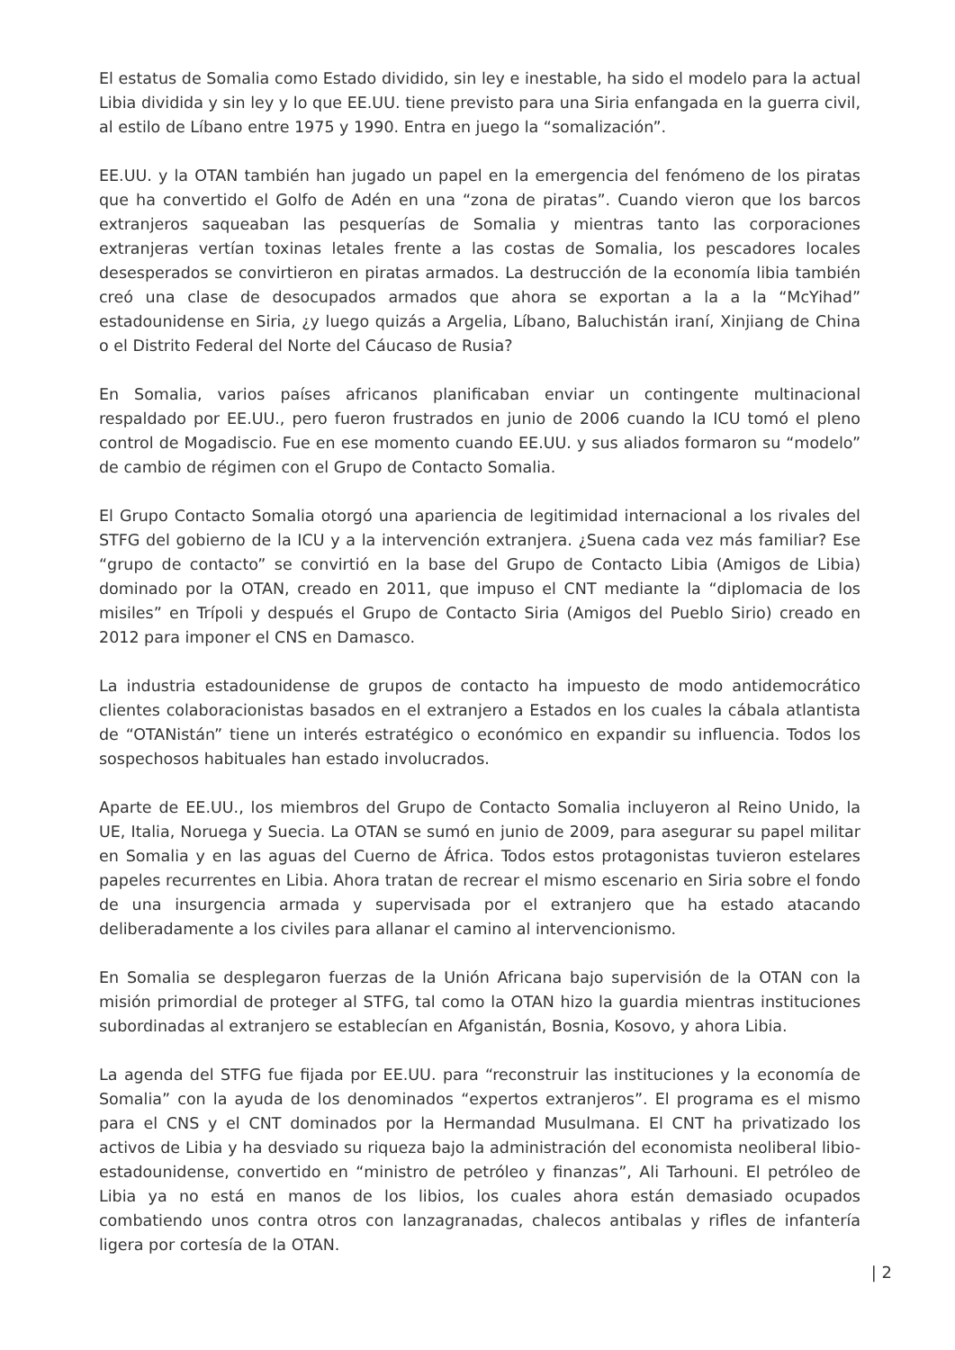El estatus de Somalia como Estado dividido, sin ley e inestable, ha sido el modelo para la actual Libia dividida y sin ley y lo que EE.UU. tiene previsto para una Siria enfangada en la guerra civil, al estilo de Líbano entre 1975 y 1990. Entra en juego la “somalización”.
EE.UU. y la OTAN también han jugado un papel en la emergencia del fenómeno de los piratas que ha convertido el Golfo de Adén en una “zona de piratas”. Cuando vieron que los barcos extranjeros saqueaban las pesquerías de Somalia y mientras tanto las corporaciones extranjeras vertían toxinas letales frente a las costas de Somalia, los pescadores locales desesperados se convirtieron en piratas armados. La destrucción de la economía libia también creó una clase de desocupados armados que ahora se exportan a la a la “McYihad” estadounidense en Siria, ¿y luego quizás a Argelia, Líbano, Baluchistán iraní, Xinjiang de China o el Distrito Federal del Norte del Cáucaso de Rusia?
En Somalia, varios países africanos planificaban enviar un contingente multinacional respaldado por EE.UU., pero fueron frustrados en junio de 2006 cuando la ICU tomó el pleno control de Mogadiscio. Fue en ese momento cuando EE.UU. y sus aliados formaron su “modelo” de cambio de régimen con el Grupo de Contacto Somalia.
El Grupo Contacto Somalia otorgó una apariencia de legitimidad internacional a los rivales del STFG del gobierno de la ICU y a la intervención extranjera. ¿Suena cada vez más familiar? Ese “grupo de contacto” se convirtió en la base del Grupo de Contacto Libia (Amigos de Libia) dominado por la OTAN, creado en 2011, que impuso el CNT mediante la “diplomacia de los misiles” en Trípoli y después el Grupo de Contacto Siria (Amigos del Pueblo Sirio) creado en 2012 para imponer el CNS en Damasco.
La industria estadounidense de grupos de contacto ha impuesto de modo antidemocrático clientes colaboracionistas basados en el extranjero a Estados en los cuales la cábala atlantista de “OTANistán” tiene un interés estratégico o económico en expandir su influencia. Todos los sospechosos habituales han estado involucrados.
Aparte de EE.UU., los miembros del Grupo de Contacto Somalia incluyeron al Reino Unido, la UE, Italia, Noruega y Suecia. La OTAN se sumó en junio de 2009, para asegurar su papel militar en Somalia y en las aguas del Cuerno de África. Todos estos protagonistas tuvieron estelares papeles recurrentes en Libia. Ahora tratan de recrear el mismo escenario en Siria sobre el fondo de una insurgencia armada y supervisada por el extranjero que ha estado atacando deliberadamente a los civiles para allanar el camino al intervencionismo.
En Somalia se desplegaron fuerzas de la Unión Africana bajo supervisión de la OTAN con la misión primordial de proteger al STFG, tal como la OTAN hizo la guardia mientras instituciones subordinadas al extranjero se establecían en Afganistán, Bosnia, Kosovo, y ahora Libia.
La agenda del STFG fue fijada por EE.UU. para “reconstruir las instituciones y la economía de Somalia” con la ayuda de los denominados “expertos extranjeros”. El programa es el mismo para el CNS y el CNT dominados por la Hermandad Musulmana. El CNT ha privatizado los activos de Libia y ha desviado su riqueza bajo la administración del economista neoliberal libio-estadounidense, convertido en “ministro de petróleo y finanzas”, Ali Tarhouni. El petróleo de Libia ya no está en manos de los libios, los cuales ahora están demasiado ocupados combatiendo unos contra otros con lanzagranadas, chalecos antibalas y rifles de infantería ligera por cortesía de la OTAN.
| 2